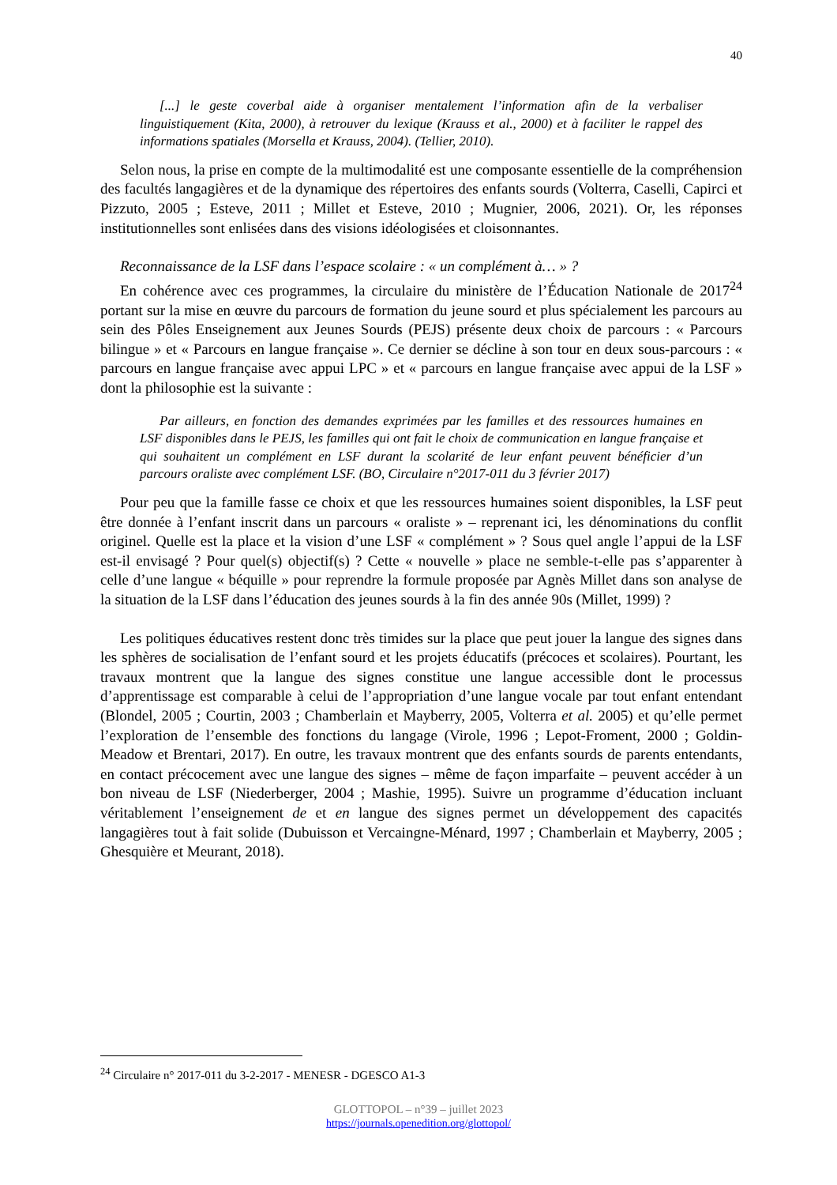40
[...] le geste coverbal aide à organiser mentalement l’information afin de la verbaliser linguistiquement (Kita, 2000), à retrouver du lexique (Krauss et al., 2000) et à faciliter le rappel des informations spatiales (Morsella et Krauss, 2004). (Tellier, 2010).
Selon nous, la prise en compte de la multimodalité est une composante essentielle de la compréhension des facultés langagières et de la dynamique des répertoires des enfants sourds (Volterra, Caselli, Capirci et Pizzuto, 2005 ; Esteve, 2011 ; Millet et Esteve, 2010 ; Mugnier, 2006, 2021). Or, les réponses institutionnelles sont enlisées dans des visions idéologisées et cloisonnantes.
Reconnaissance de la LSF dans l’espace scolaire : « un complément à… » ?
En cohérence avec ces programmes, la circulaire du ministère de l’Éducation Nationale de 2017<sup>24</sup> portant sur la mise en œuvre du parcours de formation du jeune sourd et plus spécialement les parcours au sein des Pôles Enseignement aux Jeunes Sourds (PEJS) présente deux choix de parcours : « Parcours bilingue » et « Parcours en langue française ». Ce dernier se décline à son tour en deux sous-parcours : « parcours en langue française avec appui LPC » et « parcours en langue française avec appui de la LSF » dont la philosophie est la suivante :
Par ailleurs, en fonction des demandes exprimées par les familles et des ressources humaines en LSF disponibles dans le PEJS, les familles qui ont fait le choix de communication en langue française et qui souhaitent un complément en LSF durant la scolarité de leur enfant peuvent bénéficier d’un parcours oraliste avec complément LSF. (BO, Circulaire n°2017-011 du 3 février 2017)
Pour peu que la famille fasse ce choix et que les ressources humaines soient disponibles, la LSF peut être donnée à l’enfant inscrit dans un parcours « oraliste » – reprenant ici, les dénominations du conflit originel. Quelle est la place et la vision d’une LSF « complément » ? Sous quel angle l’appui de la LSF est-il envisagé ? Pour quel(s) objectif(s) ? Cette « nouvelle » place ne semble-t-elle pas s’apparenter à celle d’une langue « béquille » pour reprendre la formule proposée par Agnès Millet dans son analyse de la situation de la LSF dans l’éducation des jeunes sourds à la fin des année 90s (Millet, 1999) ?
Les politiques éducatives restent donc très timides sur la place que peut jouer la langue des signes dans les sphères de socialisation de l’enfant sourd et les projets éducatifs (précoces et scolaires). Pourtant, les travaux montrent que la langue des signes constitue une langue accessible dont le processus d’apprentissage est comparable à celui de l’appropriation d’une langue vocale par tout enfant entendant (Blondel, 2005 ; Courtin, 2003 ; Chamberlain et Mayberry, 2005, Volterra et al. 2005) et qu’elle permet l’exploration de l’ensemble des fonctions du langage (Virole, 1996 ; Lepot-Froment, 2000 ; Goldin-Meadow et Brentari, 2017). En outre, les travaux montrent que des enfants sourds de parents entendants, en contact précocement avec une langue des signes – même de façon imparfaite – peuvent accéder à un bon niveau de LSF (Niederberger, 2004 ; Mashie, 1995). Suivre un programme d’éducation incluant véritablement l’enseignement de et en langue des signes permet un développement des capacités langagières tout à fait solide (Dubuisson et Vercaingne-Ménard, 1997 ; Chamberlain et Mayberry, 2005 ; Ghesquière et Meurant, 2018).
<sup>24</sup> Circulaire n° 2017-011 du 3-2-2017 - MENESR - DGESCO A1-3
GLOTTOPOL – n°39 – juillet 2023
https://journals.openedition.org/glottopol/